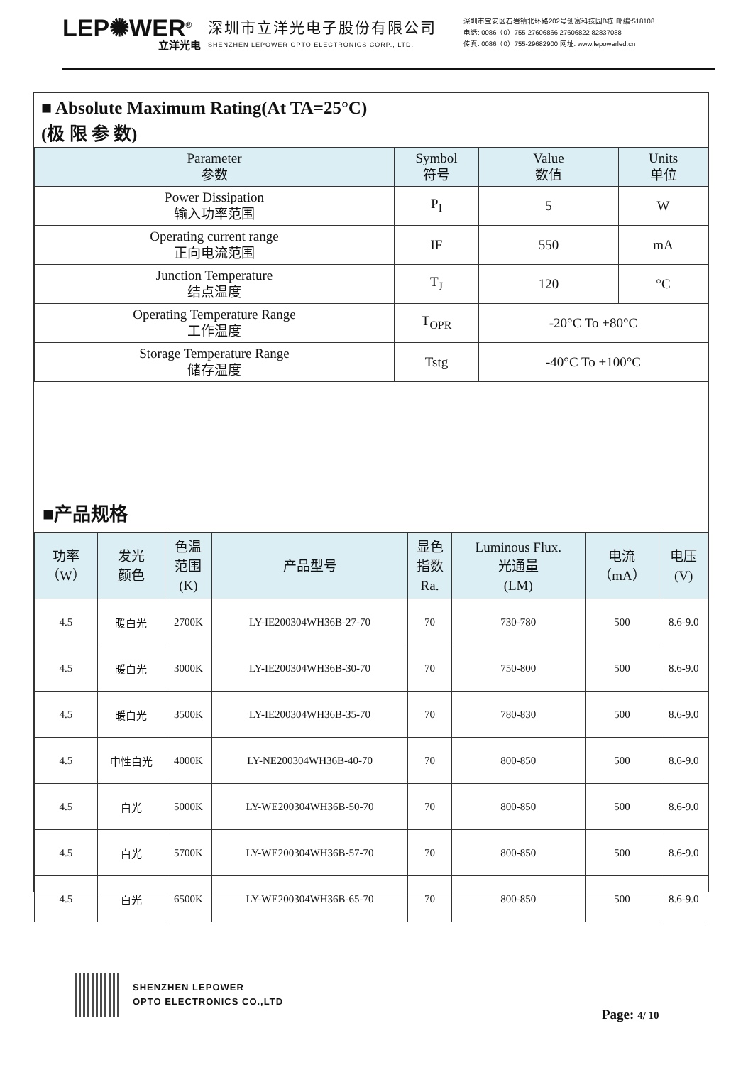LEP✺WER<sup>®</sup>
立洋光电
深圳市立洋光电子股份有限公司
SHENZHEN LEPOWER OPTO ELECTRONICS CORP., LTD.
深圳市宝安区石岩镇北环路202号创富科技园B栋 邮编:518108
电话: 0086（0）755-27606866 27606822 82837088
传真: 0086（0）755-29682900 网址: www.lepowerled.cn
■ Absolute Maximum Rating(At TA=25°C)
(极 限 参 数)
| Parameter 参数 | Symbol 符号 | Value 数值 | Units 单位 |
| --- | --- | --- | --- |
| Power Dissipation 输入功率范围 | P<sub>I</sub> | 5 | W |
| Operating current range 正向电流范围 | IF | 550 | mA |
| Junction Temperature 结点温度 | T<sub>J</sub> | 120 | °C |
| Operating Temperature Range 工作温度 | T<sub>OPR</sub> | -20°C To +80°C | |
| Storage Temperature Range 储存温度 | Tstg | -40°C To +100°C | |
■产品规格
| 功率 （W） | 发光 颜色 | 色温 范围 (K) | 产品型号 | 显色 指数 Ra. | Luminous Flux. 光通量 (LM) | 电流 （mA） | 电压 (V) |
| --- | --- | --- | --- | --- | --- | --- | --- |
| 4.5 | 暖白光 | 2700K | LY-IE200304WH36B-27-70 | 70 | 730-780 | 500 | 8.6-9.0 |
| 4.5 | 暖白光 | 3000K | LY-IE200304WH36B-30-70 | 70 | 750-800 | 500 | 8.6-9.0 |
| 4.5 | 暖白光 | 3500K | LY-IE200304WH36B-35-70 | 70 | 780-830 | 500 | 8.6-9.0 |
| 4.5 | 中性白光 | 4000K | LY-NE200304WH36B-40-70 | 70 | 800-850 | 500 | 8.6-9.0 |
| 4.5 | 白光 | 5000K | LY-WE200304WH36B-50-70 | 70 | 800-850 | 500 | 8.6-9.0 |
| 4.5 | 白光 | 5700K | LY-WE200304WH36B-57-70 | 70 | 800-850 | 500 | 8.6-9.0 |
| 4.5 | 白光 | 6500K | LY-WE200304WH36B-65-70 | 70 | 800-850 | 500 | 8.6-9.0 |
SHENZHEN LEPOWER
OPTO ELECTRONICS CO.,LTD
Page: 4/ 10